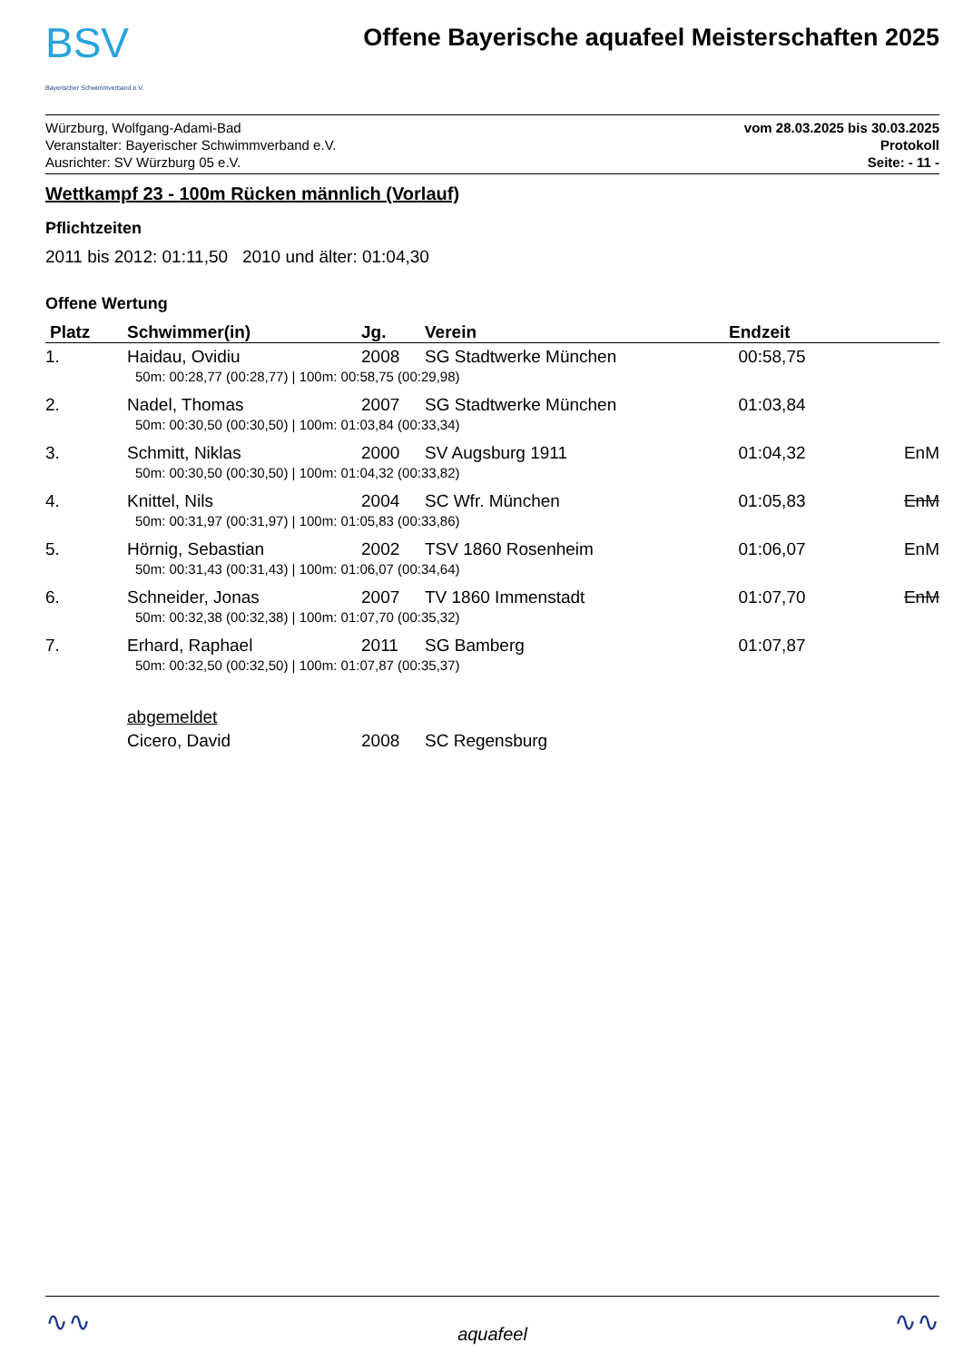BSV
Bayerischer Schwimmverband e.V.
Offene Bayerische aquafeel Meisterschaften 2025
Würzburg, Wolfgang-Adami-Bad
Veranstalter: Bayerischer Schwimmverband e.V.
Ausrichter: SV Würzburg 05 e.V.
vom 28.03.2025 bis 30.03.2025
Protokoll
Seite: - 11 -
Wettkampf 23 - 100m Rücken männlich (Vorlauf)
Pflichtzeiten
2011 bis 2012: 01:11,50 2010 und älter: 01:04,30
Offene Wertung
| Platz | Schwimmer(in) | Jg. | Verein | Endzeit | |
| --- | --- | --- | --- | --- | --- |
| 1. | Haidau, Ovidiu | 2008 | SG Stadtwerke München | 00:58,75 | |
| | 50m: 00:28,77 (00:28,77) / 100m: 00:58,75 (00:29,98) | | | | |
| 2. | Nadel, Thomas | 2007 | SG Stadtwerke München | 01:03,84 | |
| | 50m: 00:30,50 (00:30,50) / 100m: 01:03,84 (00:33,34) | | | | |
| 3. | Schmitt, Niklas | 2000 | SV Augsburg 1911 | 01:04,32 | EnM |
| | 50m: 00:30,50 (00:30,50) / 100m: 01:04,32 (00:33,82) | | | | |
| 4. | Knittel, Nils | 2004 | SC Wfr. München | 01:05,83 | EnM |
| | 50m: 00:31,97 (00:31,97) / 100m: 01:05,83 (00:33,86) | | | | |
| 5. | Hörnig, Sebastian | 2002 | TSV 1860 Rosenheim | 01:06,07 | EnM |
| | 50m: 00:31,43 (00:31,43) / 100m: 01:06,07 (00:34,64) | | | | |
| 6. | Schneider, Jonas | 2007 | TV 1860 Immenstadt | 01:07,70 | EnM |
| | 50m: 00:32,38 (00:32,38) / 100m: 01:07,70 (00:35,32) | | | | |
| 7. | Erhard, Raphael | 2011 | SG Bamberg | 01:07,87 | |
| | 50m: 00:32,50 (00:32,50) / 100m: 01:07,87 (00:35,37) | | | | |
| | abgemeldet | | | | |
| | Cicero, David | 2008 | SC Regensburg | | |
∿∿
aquafeel
∿∿